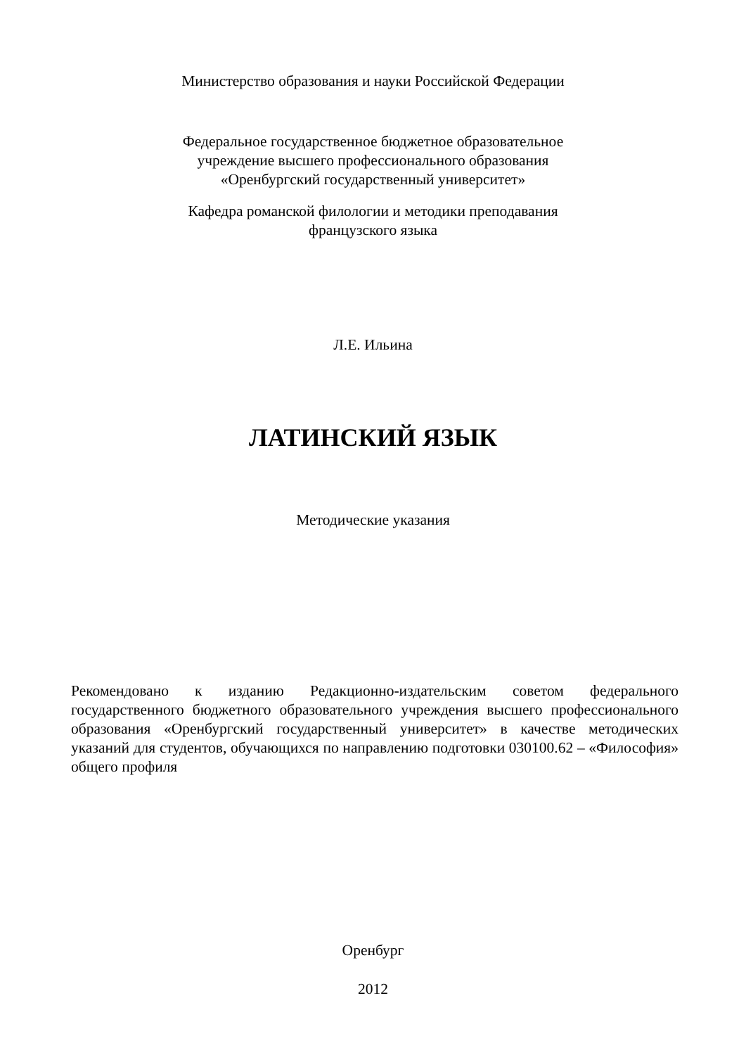Министерство образования и науки Российской Федерации
Федеральное государственное бюджетное образовательное
учреждение высшего профессионального образования
«Оренбургский государственный университет»
Кафедра романской филологии и методики преподавания
французского языка
Л.Е. Ильина
ЛАТИНСКИЙ ЯЗЫК
Методические указания
Рекомендовано к изданию Редакционно-издательским советом федерального государственного бюджетного образовательного учреждения высшего профессионального образования «Оренбургский государственный университет» в качестве методических указаний для студентов, обучающихся по направлению подготовки 030100.62 – «Философия» общего профиля
Оренбург
2012